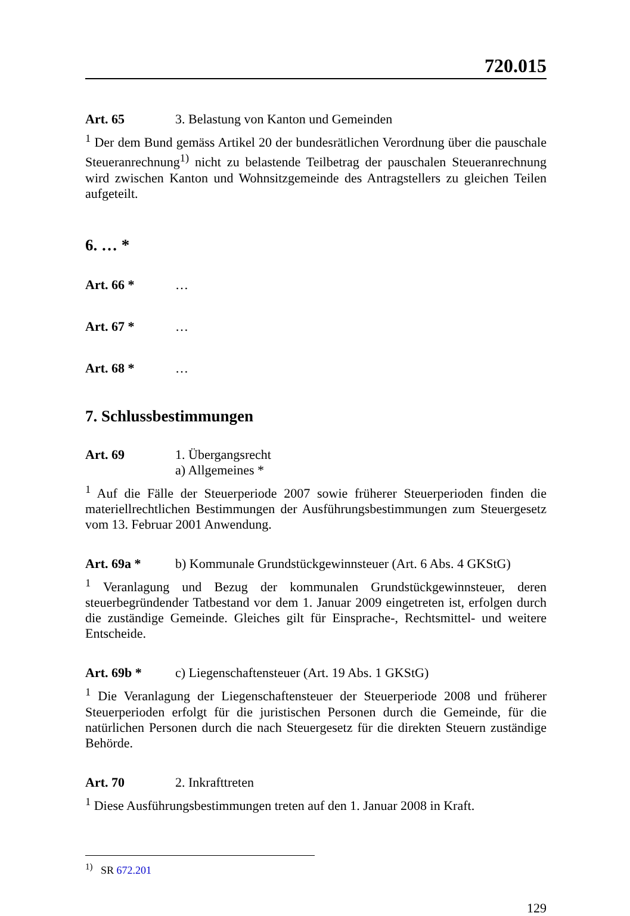720.015
Art. 65 3. Belastung von Kanton und Gemeinden
<sup>1</sup> Der dem Bund gemäss Artikel 20 der bundesrätlichen Verordnung über die pauschale Steueranrechnung<sup>1)</sup> nicht zu belastende Teilbetrag der pauschalen Steueranrechnung wird zwischen Kanton und Wohnsitzgemeinde des Antragstellers zu gleichen Teilen aufgeteilt.
6. … *
Art. 66 * …
Art. 67 * …
Art. 68 * …
7. Schlussbestimmungen
Art. 69 1. Übergangsrecht
a) Allgemeines *
<sup>1</sup> Auf die Fälle der Steuerperiode 2007 sowie früherer Steuerperioden finden die materiellrechtlichen Bestimmungen der Ausführungsbestimmungen zum Steuergesetz vom 13. Februar 2001 Anwendung.
Art. 69a * b) Kommunale Grundstückgewinnsteuer (Art. 6 Abs. 4 GKStG)
<sup>1</sup> Veranlagung und Bezug der kommunalen Grundstückgewinnsteuer, deren steuerbegründender Tatbestand vor dem 1. Januar 2009 eingetreten ist, erfolgen durch die zuständige Gemeinde. Gleiches gilt für Einsprache-, Rechtsmittel- und weitere Entscheide.
Art. 69b * c) Liegenschaftensteuer (Art. 19 Abs. 1 GKStG)
<sup>1</sup> Die Veranlagung der Liegenschaftensteuer der Steuerperiode 2008 und früherer Steuerperioden erfolgt für die juristischen Personen durch die Gemeinde, für die natürlichen Personen durch die nach Steuergesetz für die direkten Steuern zuständige Behörde.
Art. 70 2. Inkrafttreten
<sup>1</sup> Diese Ausführungsbestimmungen treten auf den 1. Januar 2008 in Kraft.
<sup>1)</sup> SR 672.201
129